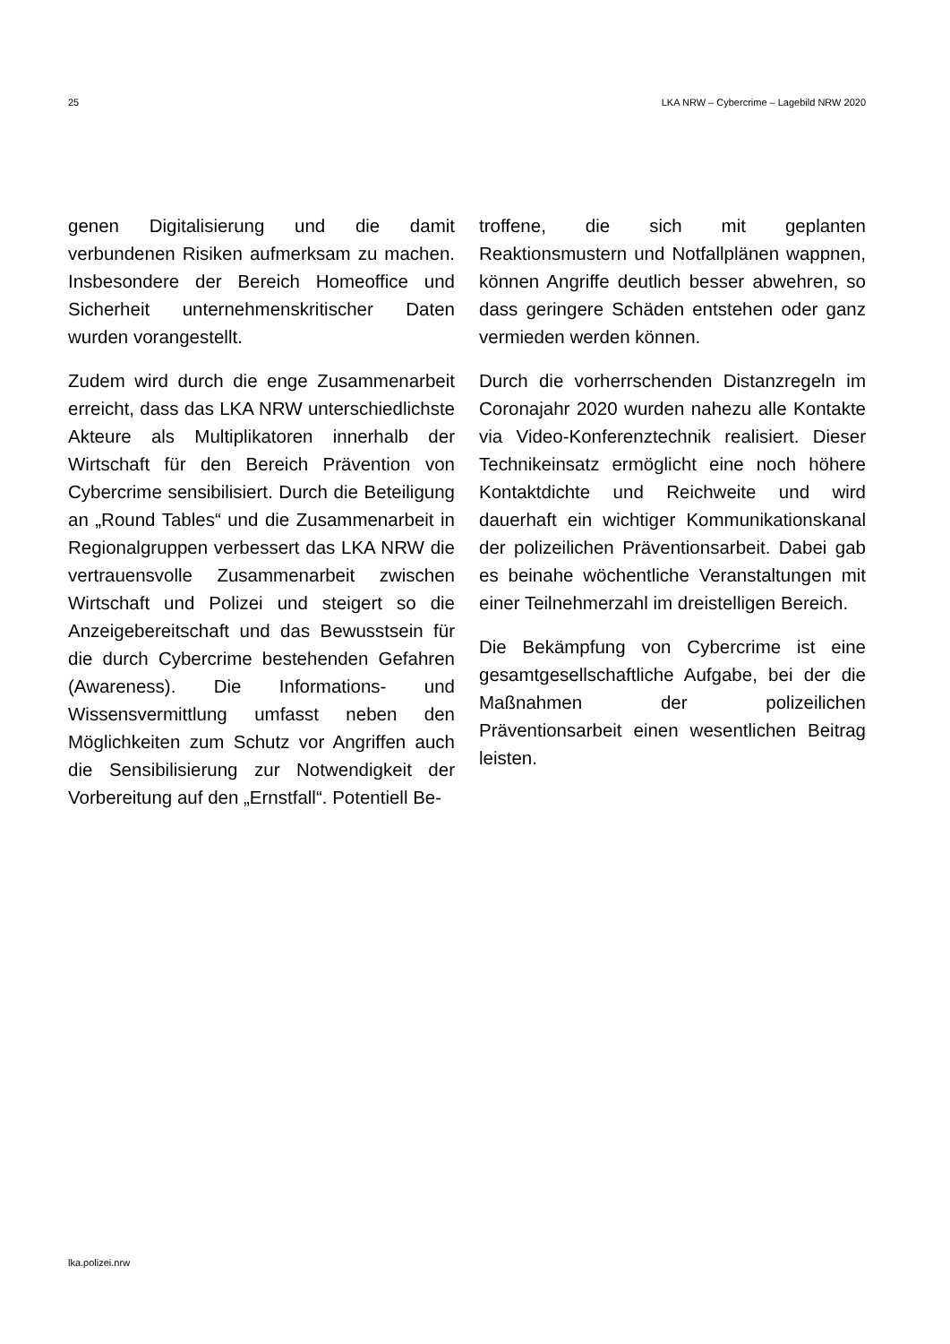25 LKA NRW – Cybercrime – Lagebild NRW 2020
genen Digitalisierung und die damit verbundenen Risiken aufmerksam zu machen. Insbesondere der Bereich Homeoffice und Sicherheit unternehmenskritischer Daten wurden vorangestellt.
Zudem wird durch die enge Zusammenarbeit erreicht, dass das LKA NRW unterschiedlichste Akteure als Multiplikatoren innerhalb der Wirtschaft für den Bereich Prävention von Cybercrime sensibilisiert. Durch die Beteiligung an „Round Tables“ und die Zusammenarbeit in Regionalgruppen verbessert das LKA NRW die vertrauensvolle Zusammenarbeit zwischen Wirtschaft und Polizei und steigert so die Anzeigebereitschaft und das Bewusstsein für die durch Cybercrime bestehenden Gefahren (Awareness). Die Informations- und Wissensvermittlung umfasst neben den Möglichkeiten zum Schutz vor Angriffen auch die Sensibilisierung zur Notwendigkeit der Vorbereitung auf den „Ernstfall“. Potentiell Be-
troffene, die sich mit geplanten Reaktionsmustern und Notfallplänen wappnen, können Angriffe deutlich besser abwehren, so dass geringere Schäden entstehen oder ganz vermieden werden können.
Durch die vorherrschenden Distanzregeln im Coronajahr 2020 wurden nahezu alle Kontakte via Video-Konferenztechnik realisiert. Dieser Technikeinsatz ermöglicht eine noch höhere Kontaktdichte und Reichweite und wird dauerhaft ein wichtiger Kommunikationskanal der polizeilichen Präventionsarbeit. Dabei gab es beinahe wöchentliche Veranstaltungen mit einer Teilnehmerzahl im dreistelligen Bereich.
Die Bekämpfung von Cybercrime ist eine gesamtgesellschaftliche Aufgabe, bei der die Maßnahmen der polizeilichen Präventionsarbeit einen wesentlichen Beitrag leisten.
lka.polizei.nrw